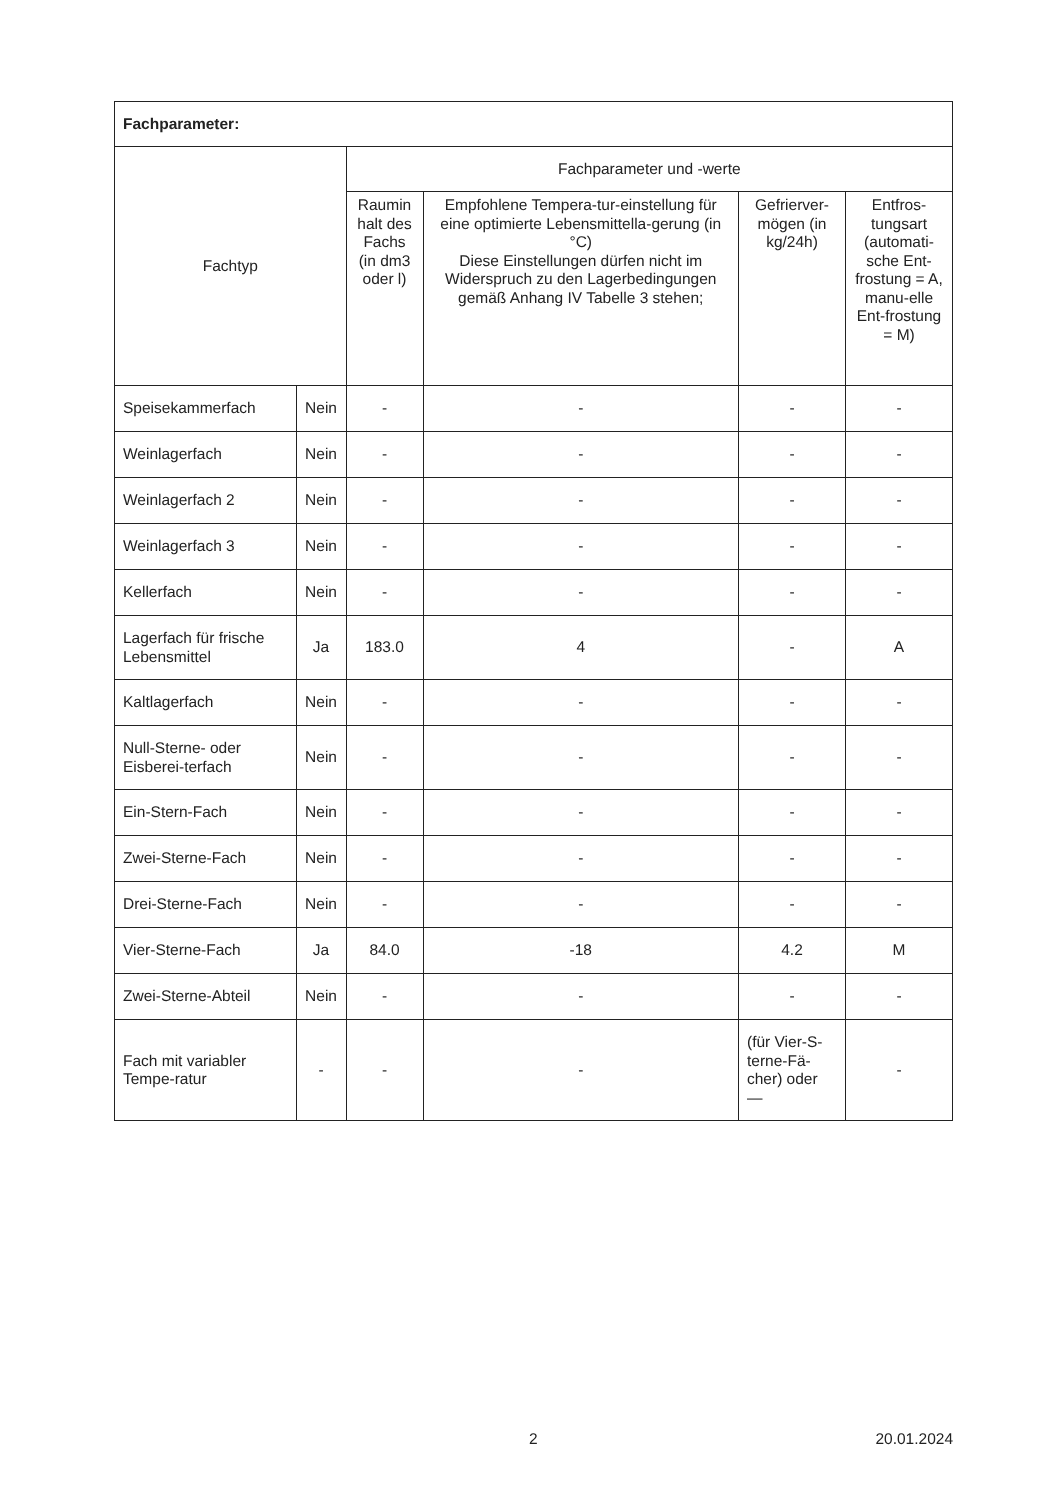| Fachparameter: | | | | | |
| Fachtyp | | Fachparameter und -werte | | | |
| | | Raumin halt des Fachs (in dm3 oder l) | Empfohlene Tempera-tur-einstellung für eine optimierte Lebensmittella-gerung (in °C) Diese Einstellungen dürfen nicht im Widerspruch zu den Lagerbedingungen gemäß Anhang IV Tabelle 3 stehen; | Gefrierver-mögen (in kg/24h) | Entfros-tungsart (automati-sche Ent-frostung = A, manu-elle Ent-frostung = M) |
| Speisekammerfach | Nein | - | - | - | - |
| Weinlagerfach | Nein | - | - | - | - |
| Weinlagerfach 2 | Nein | - | - | - | - |
| Weinlagerfach 3 | Nein | - | - | - | - |
| Kellerfach | Nein | - | - | - | - |
| Lagerfach für frische Lebensmittel | Ja | 183.0 | 4 | - | A |
| Kaltlagerfach | Nein | - | - | - | - |
| Null-Sterne- oder Eisberei-terfach | Nein | - | - | - | - |
| Ein-Stern-Fach | Nein | - | - | - | - |
| Zwei-Sterne-Fach | Nein | - | - | - | - |
| Drei-Sterne-Fach | Nein | - | - | - | - |
| Vier-Sterne-Fach | Ja | 84.0 | -18 | 4.2 | M |
| Zwei-Sterne-Abteil | Nein | - | - | - | - |
| Fach mit variabler Tempe-ratur | - | - | - | (für Vier-S-terne-Fä-cher) oder — | - |
2 20.01.2024